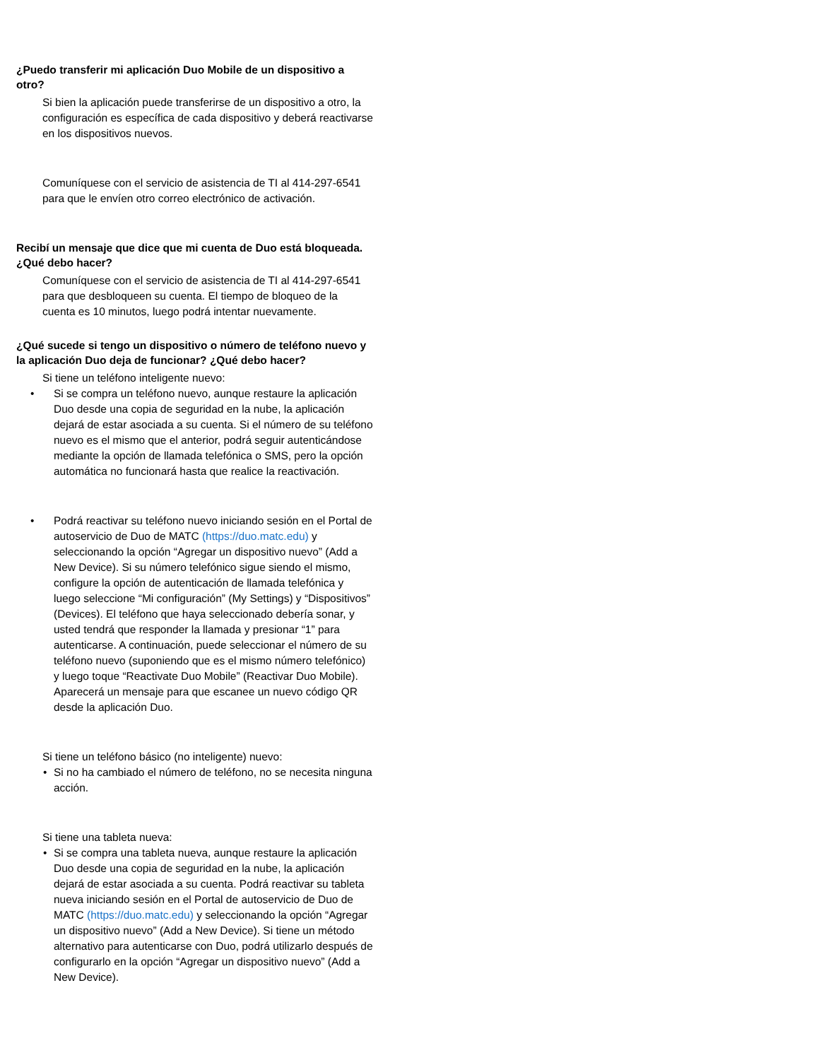¿Puedo transferir mi aplicación Duo Mobile de un dispositivo a otro?
Si bien la aplicación puede transferirse de un dispositivo a otro, la configuración es específica de cada dispositivo y deberá reactivarse en los dispositivos nuevos.
Comuníquese con el servicio de asistencia de TI al 414-297-6541 para que le envíen otro correo electrónico de activación.
Recibí un mensaje que dice que mi cuenta de Duo está bloqueada. ¿Qué debo hacer?
Comuníquese con el servicio de asistencia de TI al 414-297-6541 para que desbloqueen su cuenta. El tiempo de bloqueo de la cuenta es 10 minutos, luego podrá intentar nuevamente.
¿Qué sucede si tengo un dispositivo o número de teléfono nuevo y la aplicación Duo deja de funcionar? ¿Qué debo hacer?
Si tiene un teléfono inteligente nuevo:
• Si se compra un teléfono nuevo, aunque restaure la aplicación Duo desde una copia de seguridad en la nube, la aplicación dejará de estar asociada a su cuenta. Si el número de su teléfono nuevo es el mismo que el anterior, podrá seguir autenticándose mediante la opción de llamada telefónica o SMS, pero la opción automática no funcionará hasta que realice la reactivación.
• Podrá reactivar su teléfono nuevo iniciando sesión en el Portal de autoservicio de Duo de MATC (https://duo.matc.edu) y seleccionando la opción “Agregar un dispositivo nuevo” (Add a New Device). Si su número telefónico sigue siendo el mismo, configure la opción de autenticación de llamada telefónica y luego seleccione “Mi configuración” (My Settings) y “Dispositivos” (Devices). El teléfono que haya seleccionado debería sonar, y usted tendrá que responder la llamada y presionar “1” para autenticarse. A continuación, puede seleccionar el número de su teléfono nuevo (suponiendo que es el mismo número telefónico) y luego toque “Reactivate Duo Mobile” (Reactivar Duo Mobile). Aparecerá un mensaje para que escanee un nuevo código QR desde la aplicación Duo.
Si tiene un teléfono básico (no inteligente) nuevo:
• Si no ha cambiado el número de teléfono, no se necesita ninguna acción.
Si tiene una tableta nueva:
• Si se compra una tableta nueva, aunque restaure la aplicación Duo desde una copia de seguridad en la nube, la aplicación dejará de estar asociada a su cuenta. Podrá reactivar su tableta nueva iniciando sesión en el Portal de autoservicio de Duo de MATC (https://duo.matc.edu) y seleccionando la opción “Agregar un dispositivo nuevo” (Add a New Device). Si tiene un método alternativo para autenticarse con Duo, podrá utilizarlo después de configurarlo en la opción “Agregar un dispositivo nuevo” (Add a New Device).